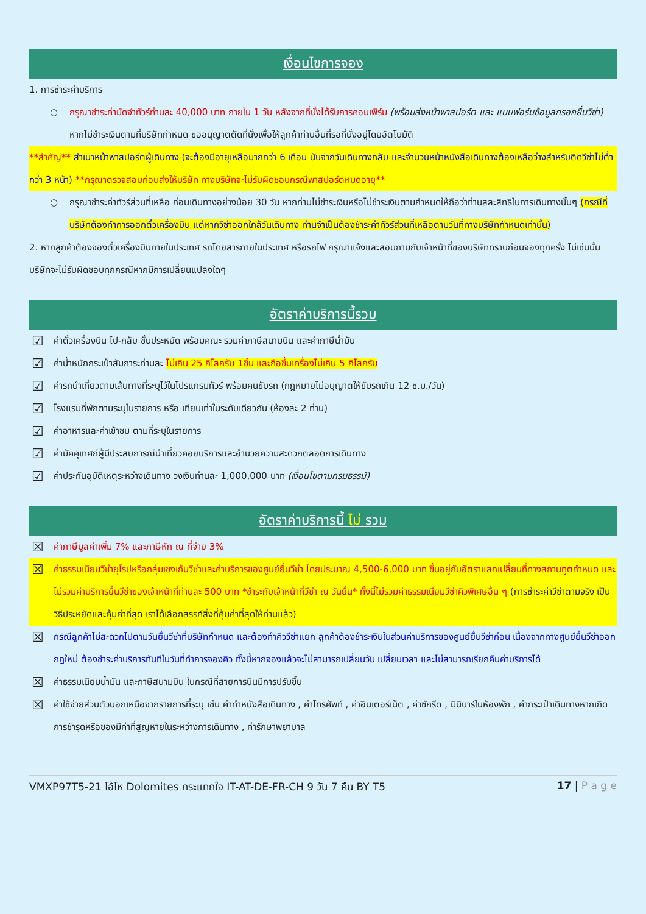เงื่อนไขการจอง
1. การชำระค่าบริการ
○ กรุณาชำระค่ามัดจำทัวร์ท่านละ 40,000 บาท ภายใน 1 วัน หลังจากที่นั่งได้รับการคอนเฟิร์ม (พร้อมส่งหน้าพาสปอร์ต และ แบบฟอร์มข้อมูลกรอกยื่นวีซ่า) หากไม่ชำระเงินตามที่บริษัทกำหนด ขออนุญาตตัดที่นั่งเพื่อให้ลูกค้าท่านอื่นที่รอที่นั่งอยู่โดยอัตโนมัติ
**สำคัญ** สำเนาหน้าพาสปอร์ตผู้เดินทาง (จะต้องมีอายุเหลือมากกว่า 6 เดือน นับจากวันเดินทางกลับ และจำนวนหน้าหนังสือเดินทางต้องเหลือว่างสำหรับติดวีซ่าไม่ต่ำกว่า 3 หน้า) **กรุณาตรวจสอบก่อนส่งให้บริษัท ทางบริษัทจะไม่รับผิดชอบกรณีพาสปอร์ตหมดอายุ**
○ กรุณาชำระค่าทัวร์ส่วนที่เหลือ ก่อนเดินทางอย่างน้อย 30 วัน หากท่านไม่ชำระเงินหรือไม่ชำระเงินตามกำหนดให้ถือว่าท่านสละสิทธิในการเดินทางนั้นๆ (กรณีที่บริษัทต้องทำการออกตั๋วเครื่องบิน แต่หากวีซ่าออกใกล้วันเดินทาง ท่านจำเป็นต้องชำระค่าทัวร์ส่วนที่เหลือตามวันที่ทางบริษัทกำหนดเท่านั้น)
2. หากลูกค้าต้องจองตั๋วเครื่องบินภายในประเทศ รถโดยสารภายในประเทศ หรือรถไฟ กรุณาแจ้งและสอบถามกับเจ้าหน้าที่ของบริษัททราบก่อนจองทุกครั้ง ไม่เช่นนั้นบริษัทจะไม่รับผิดชอบทุกกรณีหากมีการเปลี่ยนแปลงใดๆ
อัตราค่าบริการนี้รวม
☑ ค่าตั๋วเครื่องบิน ไป-กลับ ชั้นประหยัด พร้อมคณะ รวมค่าภาษีสนามบิน และค่าภาษีน้ำมัน
☑ ค่าน้ำหนักกระเป๋าสัมภาระท่านละ ไม่เกิน 25 กิโลกรัม 1ชิ้น และถือขึ้นเครื่องไม่เกิน 5 กิโลกรัม
☑ ค่ารถนำเที่ยวตามเส้นทางที่ระบุไว้ในโปรแกรมทัวร์ พร้อมคนขับรถ (กฎหมายไม่อนุญาตให้ขับรถเกิน 12 ช.ม./วัน)
☑ โรงแรมที่พักตามระบุในรายการ หรือ เทียบเท่าในระดับเดียวกัน (ห้องละ 2 ท่าน)
☑ ค่าอาหารและค่าเข้าชม ตามที่ระบุในรายการ
☑ ค่ามัคคุเทศก์ผู้มีประสบการณ์นำเที่ยวคอยบริการและอำนวยความสะดวกตลอดการเดินทาง
☑ ค่าประกันอุบัติเหตุระหว่างเดินทาง วงเงินท่านละ 1,000,000 บาท (เงื่อนไขตามกรมธรรม์)
อัตราค่าบริการนี้ ไม่ รวม
☒ ค่าภาษีมูลค่าเพิ่ม 7% และภาษีหัก ณ ที่จ่าย 3%
☒ ค่าธรรมเนียมวีซ่ายุโรปหรือกลุ่มเชงเก้นวีซ่าและค่าบริการของศูนย์ยื่นวีซ่า โดยประมาณ 4,500-6,000 บาท ขึ้นอยู่กับอัตราแลกเปลี่ยนที่ทางสถานทูตกำหนด และไม่รวมค่าบริการยื่นวีซ่าของเจ้าหน้าที่ท่านละ 500 บาท *ชำระกับเจ้าหน้าที่วีซ่า ณ วันยื่น* ทั้งนี้ไม่รวมค่าธรรมเนียมวีซ่าคิวพิเศษอื่น ๆ (การชำระค่าวีซ่าตามจริง เป็นวิธีประหยัดและคุ้มค่าที่สุด เราได้เลือกสรรค์สิ่งที่คุ้มค่าที่สุดให้ท่านแล้ว)
☒ กรณีลูกค้าไม่สะดวกไปตามวันยื่นวีซ่าที่บริษัทกำหนด และต้องทำคิววีซ่าแยก ลูกค้าต้องชำระเงินในส่วนค่าบริการของศูนย์ยื่นวีซ่าก่อน เนื่องจากทางศูนย์ยื่นวีซ่าออกกฎใหม่ ต้องชำระค่าบริการทันทีในวันที่ทำการจองคิว ทั้งนี้หากจองแล้วจะไม่สามารถเปลี่ยนวัน เปลี่ยนเวลา และไม่สามารถเรียกคืนค่าบริการได้
☒ ค่าธรรมเนียมน้ำมัน และภาษีสนามบิน ในกรณีที่สายการบินมีการปรับขึ้น
☒ ค่าใช้จ่ายส่วนตัวนอกเหนือจากรายการที่ระบุ เช่น ค่าทำหนังสือเดินทาง , ค่าโทรศัพท์ , ค่าอินเตอร์เน็ต , ค่าซักรีด , มินิบาร์ในห้องพัก , ค่ากระเป๋าเดินทางหากเกิดการชำรุดหรือของมีค่าที่สูญหายในระหว่างการเดินทาง , ค่ารักษาพยาบาล
VMXP97T5-21 โอ้โห Dolomites กระแทกใจ IT-AT-DE-FR-CH 9 วัน 7 คืน BY T5 17 | P a g e